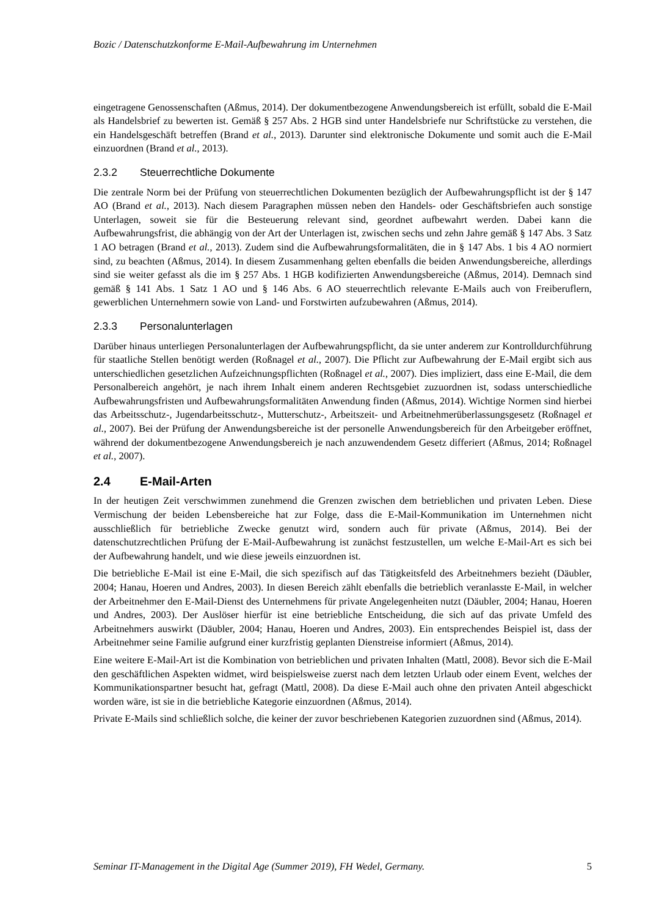Bozic / Datenschutzkonforme E-Mail-Aufbewahrung im Unternehmen
eingetragene Genossenschaften (Aßmus, 2014). Der dokumentbezogene Anwendungsbereich ist erfüllt, sobald die E-Mail als Handelsbrief zu bewerten ist. Gemäß § 257 Abs. 2 HGB sind unter Handelsbriefe nur Schriftstücke zu verstehen, die ein Handelsgeschäft betreffen (Brand et al., 2013). Darunter sind elektronische Dokumente und somit auch die E-Mail einzuordnen (Brand et al., 2013).
2.3.2 Steuerrechtliche Dokumente
Die zentrale Norm bei der Prüfung von steuerrechtlichen Dokumenten bezüglich der Aufbewahrungspflicht ist der § 147 AO (Brand et al., 2013). Nach diesem Paragraphen müssen neben den Handels- oder Geschäftsbriefen auch sonstige Unterlagen, soweit sie für die Besteuerung relevant sind, geordnet aufbewahrt werden. Dabei kann die Aufbewahrungsfrist, die abhängig von der Art der Unterlagen ist, zwischen sechs und zehn Jahre gemäß § 147 Abs. 3 Satz 1 AO betragen (Brand et al., 2013). Zudem sind die Aufbewahrungsformalitäten, die in § 147 Abs. 1 bis 4 AO normiert sind, zu beachten (Aßmus, 2014). In diesem Zusammenhang gelten ebenfalls die beiden Anwendungsbereiche, allerdings sind sie weiter gefasst als die im § 257 Abs. 1 HGB kodifizierten Anwendungsbereiche (Aßmus, 2014). Demnach sind gemäß § 141 Abs. 1 Satz 1 AO und § 146 Abs. 6 AO steuerrechtlich relevante E-Mails auch von Freiberuflern, gewerblichen Unternehmern sowie von Land- und Forstwirten aufzubewahren (Aßmus, 2014).
2.3.3 Personalunterlagen
Darüber hinaus unterliegen Personalunterlagen der Aufbewahrungspflicht, da sie unter anderem zur Kontrolldurchführung für staatliche Stellen benötigt werden (Roßnagel et al., 2007). Die Pflicht zur Aufbewahrung der E-Mail ergibt sich aus unterschiedlichen gesetzlichen Aufzeichnungspflichten (Roßnagel et al., 2007). Dies impliziert, dass eine E-Mail, die dem Personalbereich angehört, je nach ihrem Inhalt einem anderen Rechtsgebiet zuzuordnen ist, sodass unterschiedliche Aufbewahrungsfristen und Aufbewahrungsformalitäten Anwendung finden (Aßmus, 2014). Wichtige Normen sind hierbei das Arbeitsschutz-, Jugendarbeitsschutz-, Mutterschutz-, Arbeitszeit- und Arbeitnehmerüberlassungsgesetz (Roßnagel et al., 2007). Bei der Prüfung der Anwendungsbereiche ist der personelle Anwendungsbereich für den Arbeitgeber eröffnet, während der dokumentbezogene Anwendungsbereich je nach anzuwendendem Gesetz differiert (Aßmus, 2014; Roßnagel et al., 2007).
2.4 E-Mail-Arten
In der heutigen Zeit verschwimmen zunehmend die Grenzen zwischen dem betrieblichen und privaten Leben. Diese Vermischung der beiden Lebensbereiche hat zur Folge, dass die E-Mail-Kommunikation im Unternehmen nicht ausschließlich für betriebliche Zwecke genutzt wird, sondern auch für private (Aßmus, 2014). Bei der datenschutzrechtlichen Prüfung der E-Mail-Aufbewahrung ist zunächst festzustellen, um welche E-Mail-Art es sich bei der Aufbewahrung handelt, und wie diese jeweils einzuordnen ist.
Die betriebliche E-Mail ist eine E-Mail, die sich spezifisch auf das Tätigkeitsfeld des Arbeitnehmers bezieht (Däubler, 2004; Hanau, Hoeren und Andres, 2003). In diesen Bereich zählt ebenfalls die betrieblich veranlasste E-Mail, in welcher der Arbeitnehmer den E-Mail-Dienst des Unternehmens für private Angelegenheiten nutzt (Däubler, 2004; Hanau, Hoeren und Andres, 2003). Der Auslöser hierfür ist eine betriebliche Entscheidung, die sich auf das private Umfeld des Arbeitnehmers auswirkt (Däubler, 2004; Hanau, Hoeren und Andres, 2003). Ein entsprechendes Beispiel ist, dass der Arbeitnehmer seine Familie aufgrund einer kurzfristig geplanten Dienstreise informiert (Aßmus, 2014).
Eine weitere E-Mail-Art ist die Kombination von betrieblichen und privaten Inhalten (Mattl, 2008). Bevor sich die E-Mail den geschäftlichen Aspekten widmet, wird beispielsweise zuerst nach dem letzten Urlaub oder einem Event, welches der Kommunikationspartner besucht hat, gefragt (Mattl, 2008). Da diese E-Mail auch ohne den privaten Anteil abgeschickt worden wäre, ist sie in die betriebliche Kategorie einzuordnen (Aßmus, 2014).
Private E-Mails sind schließlich solche, die keiner der zuvor beschriebenen Kategorien zuzuordnen sind (Aßmus, 2014).
Seminar IT-Management in the Digital Age (Summer 2019), FH Wedel, Germany. 5